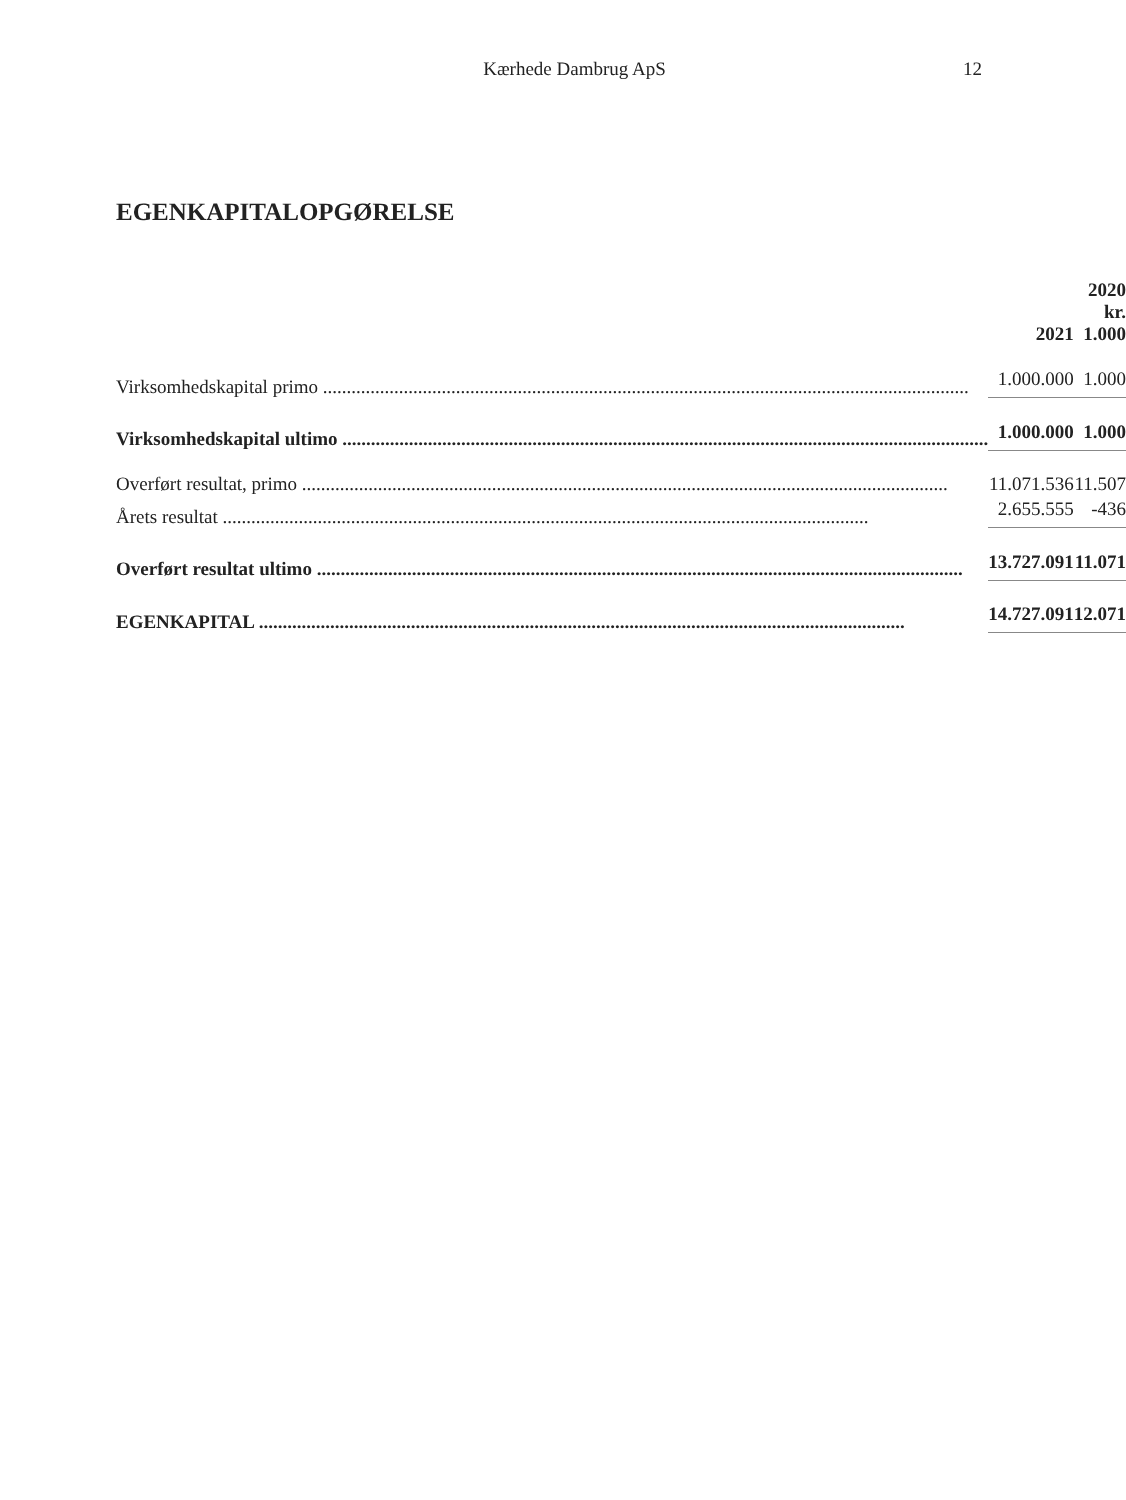Kærhede Dambrug ApS 12
EGENKAPITALOPGØRELSE
| | | | 2020 |
| --- | --- | --- | --- |
| | 2021 | | kr. 1.000 |
| Virksomhedskapital primo | 1.000.000 | | 1.000 |
| Virksomhedskapital ultimo | 1.000.000 | | 1.000 |
| Overført resultat, primo | 11.071.536 | | 11.507 |
| Årets resultat | 2.655.555 | | -436 |
| Overført resultat ultimo | 13.727.091 | | 11.071 |
| EGENKAPITAL | 14.727.091 | | 12.071 |